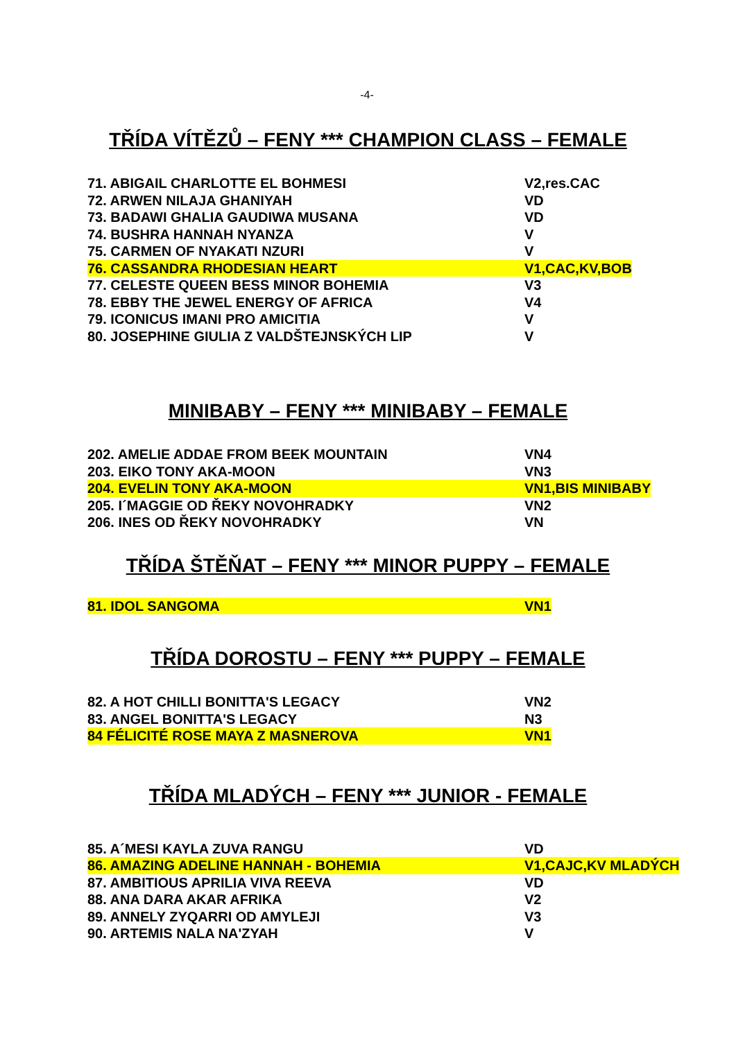-4-
TŘÍDA VÍTĚZŮ – FENY *** CHAMPION CLASS – FEMALE
| 71. ABIGAIL CHARLOTTE EL BOHMESI | V2,res.CAC |
| 72. ARWEN NILAJA GHANIYAH | VD |
| 73. BADAWI GHALIA GAUDIWA MUSANA | VD |
| 74. BUSHRA HANNAH NYANZA | V |
| 75. CARMEN OF NYAKATI NZURI | V |
| 76. CASSANDRA RHODESIAN HEART | V1,CAC,KV,BOB |
| 77. CELESTE QUEEN BESS MINOR BOHEMIA | V3 |
| 78. EBBY THE JEWEL ENERGY OF AFRICA | V4 |
| 79. ICONICUS IMANI PRO AMICITIA | V |
| 80. JOSEPHINE GIULIA Z VALDŠTEJNSKÝCH LIP | V |
MINIBABY – FENY *** MINIBABY – FEMALE
| 202. AMELIE ADDAE FROM BEEK MOUNTAIN | VN4 |
| 203. EIKO TONY AKA-MOON | VN3 |
| 204. EVELIN TONY AKA-MOON | VN1,BIS MINIBABY |
| 205. I´MAGGIE OD ŘEKY NOVOHRADKY | VN2 |
| 206. INES OD ŘEKY NOVOHRADKY | VN |
TŘÍDA ŠTĚŇAT – FENY *** MINOR PUPPY – FEMALE
| 81. IDOL SANGOMA | VN1 |
TŘÍDA DOROSTU – FENY *** PUPPY – FEMALE
| 82. A HOT CHILLI BONITTA'S LEGACY | VN2 |
| 83. ANGEL BONITTA'S LEGACY | N3 |
| 84 FÉLICITÉ ROSE MAYA Z MASNEROVA | VN1 |
TŘÍDA MLADÝCH – FENY *** JUNIOR - FEMALE
| 85. A´MESI KAYLA ZUVA RANGU | VD |
| 86. AMAZING ADELINE HANNAH - BOHEMIA | V1,CAJC,KV MLADÝCH |
| 87. AMBITIOUS APRILIA VIVA REEVA | VD |
| 88. ANA DARA AKAR AFRIKA | V2 |
| 89. ANNELY ZYQARRI OD AMYLEJI | V3 |
| 90. ARTEMIS NALA NA'ZYAH | V |